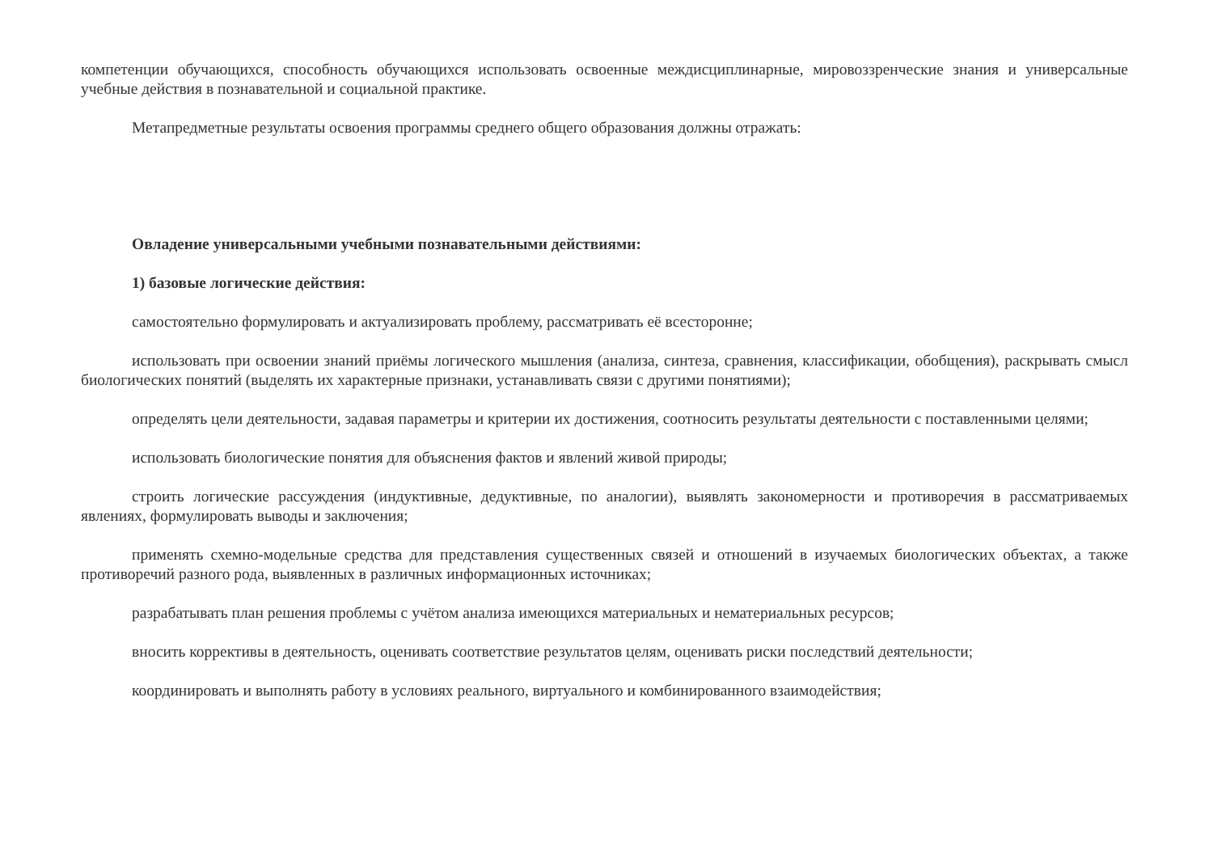компетенции обучающихся, способность обучающихся использовать освоенные междисциплинарные, мировоззренческие знания и универсальные учебные действия в познавательной и социальной практике.
Метапредметные результаты освоения программы среднего общего образования должны отражать:
Овладение универсальными учебными познавательными действиями:
1) базовые логические действия:
самостоятельно формулировать и актуализировать проблему, рассматривать её всесторонне;
использовать при освоении знаний приёмы логического мышления (анализа, синтеза, сравнения, классификации, обобщения), раскрывать смысл биологических понятий (выделять их характерные признаки, устанавливать связи с другими понятиями);
определять цели деятельности, задавая параметры и критерии их достижения, соотносить результаты деятельности с поставленными целями;
использовать биологические понятия для объяснения фактов и явлений живой природы;
строить логические рассуждения (индуктивные, дедуктивные, по аналогии), выявлять закономерности и противоречия в рассматриваемых явлениях, формулировать выводы и заключения;
применять схемно-модельные средства для представления существенных связей и отношений в изучаемых биологических объектах, а также противоречий разного рода, выявленных в различных информационных источниках;
разрабатывать план решения проблемы с учётом анализа имеющихся материальных и нематериальных ресурсов;
вносить коррективы в деятельность, оценивать соответствие результатов целям, оценивать риски последствий деятельности;
координировать и выполнять работу в условиях реального, виртуального и комбинированного взаимодействия;